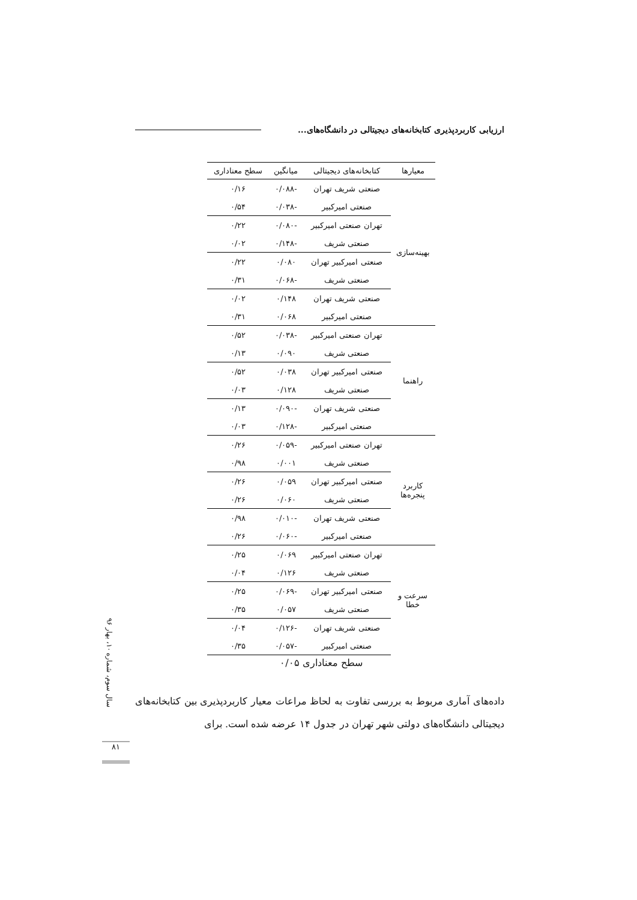ارزیابی کاربردپذیری کتابخانه‌های دیجیتالی در دانشگاه‌های...
| معیارها | کتابخانه‌های دیجیتالی | میانگین | سطح معناداری |
| --- | --- | --- | --- |
| بهینه‌سازی | صنعتی شریف تهران | -۰/۰۸۸ | ۰/۱۶ |
| | صنعتی امیرکبیر | -۰/۰۳۸ | ۰/۵۴ |
| | تهران صنعتی امیرکبیر | -۰/۰۸۰ | ۰/۲۲ |
| | صنعتی شریف | -۰/۱۴۸ | ۰/۰۲ |
| | صنعتی امیرکبیر تهران | ۰/۰۸۰ | ۰/۲۲ |
| | صنعتی شریف | -۰/۰۶۸ | ۰/۳۱ |
| | صنعتی شریف تهران | ۰/۱۴۸ | ۰/۰۲ |
| | صنعتی امیرکبیر | ۰/۰۶۸ | ۰/۳۱ |
| راهنما | تهران صنعتی امیرکبیر | -۰/۰۳۸ | ۰/۵۲ |
| | صنعتی شریف | ۰/۰۹۰ | ۰/۱۳ |
| | صنعتی امیرکبیر تهران | ۰/۰۳۸ | ۰/۵۲ |
| | صنعتی شریف | ۰/۱۲۸ | ۰/۰۳ |
| | صنعتی شریف تهران | -۰/۰۹۰ | ۰/۱۳ |
| | صنعتی امیرکبیر | -۰/۱۲۸ | ۰/۰۳ |
| کاربرد پنجره‌ها | تهران صنعتی امیرکبیر | -۰/۰۵۹ | ۰/۲۶ |
| | صنعتی شریف | ۰/۰۰۱ | ۰/۹۸ |
| | صنعتی امیرکبیر تهران | ۰/۰۵۹ | ۰/۲۶ |
| | صنعتی شریف | ۰/۰۶۰ | ۰/۲۶ |
| | صنعتی شریف تهران | -۰/۰۱۰ | ۰/۹۸ |
| | صنعتی امیرکبیر | -۰/۰۶۰ | ۰/۲۶ |
| سرعت و خطا | تهران صنعتی امیرکبیر | ۰/۰۶۹ | ۰/۲۵ |
| | صنعتی شریف | ۰/۱۲۶ | ۰/۰۴ |
| | صنعتی امیرکبیر تهران | -۰/۰۶۹ | ۰/۲۵ |
| | صنعتی شریف | ۰/۰۵۷ | ۰/۳۵ |
| | صنعتی شریف تهران | -۰/۱۲۶ | ۰/۰۴ |
| | صنعتی امیرکبیر | -۰/۰۵۷ | ۰/۳۵ |
سطح معناداری ۰/۰۵
سال سوم، شماره ۱۰، بهار ۹۶
داده‌های آماری مربوط به بررسی تفاوت به لحاظ مراعات معیار کاربردپذیری بین کتابخانه‌های دیجیتالی دانشگاه‌های دولتی شهر تهران در جدول ۱۴ عرضه شده است. برای
۸۱